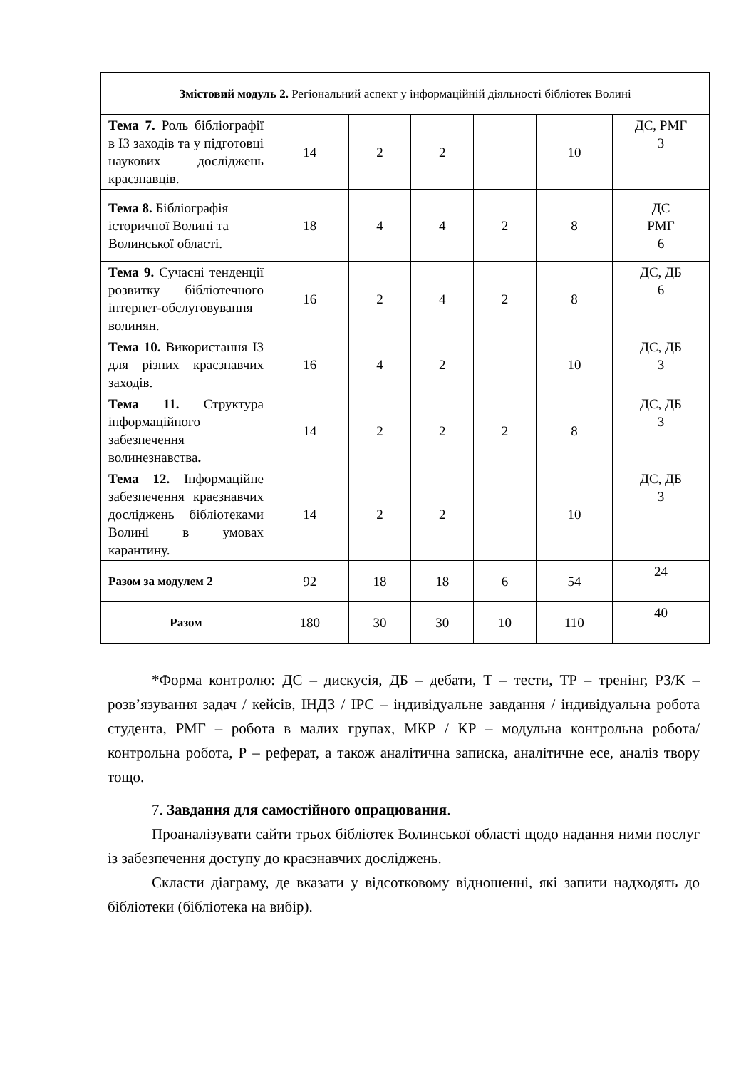| Змістовий модуль 2. Регіональний аспект у інформаційній діяльності бібліотек Волині | | | | | | |
| Тема 7. Роль бібліографії в ІЗ заходів та у підготовці наукових досліджень краєзнавців. | 14 | 2 | 2 | | 10 | ДС, РМГ 3 |
| Тема 8. Бібліографія історичної Волині та Волинської області. | 18 | 4 | 4 | 2 | 8 | ДС РМГ 6 |
| Тема 9. Сучасні тенденції розвитку бібліотечного інтернет-обслуговування волинян. | 16 | 2 | 4 | 2 | 8 | ДС, ДБ 6 |
| Тема 10. Використання ІЗ для різних краєзнавчих заходів. | 16 | 4 | 2 | | 10 | ДС, ДБ 3 |
| Тема 11. Структура інформаційного забезпечення волинезнавства . | 14 | 2 | 2 | 2 | 8 | ДС, ДБ 3 |
| Тема 12. Інформаційне забезпечення краєзнавчих досліджень бібліотеками Волині в умовах карантину. | 14 | 2 | 2 | | 10 | ДС, ДБ 3 |
| Разом за модулем 2 | 92 | 18 | 18 | 6 | 54 | 24 |
| Разом | 180 | 30 | 30 | 10 | 110 | 40 |
*Форма контролю: ДС – дискусія, ДБ – дебати, Т – тести, ТР – тренінг, РЗ/К – розв’язування задач / кейсів, ІНДЗ / ІРС – індивідуальне завдання / індивідуальна робота студента, РМГ – робота в малих групах, МКР / КР – модульна контрольна робота/ контрольна робота, Р – реферат, а також аналітична записка, аналітичне есе, аналіз твору тощо.
7. Завдання для самостійного опрацювання.
Проаналізувати сайти трьох бібліотек Волинської області щодо надання ними послуг із забезпечення доступу до краєзнавчих досліджень.
Скласти діаграму, де вказати у відсотковому відношенні, які запити надходять до бібліотеки (бібліотека на вибір).